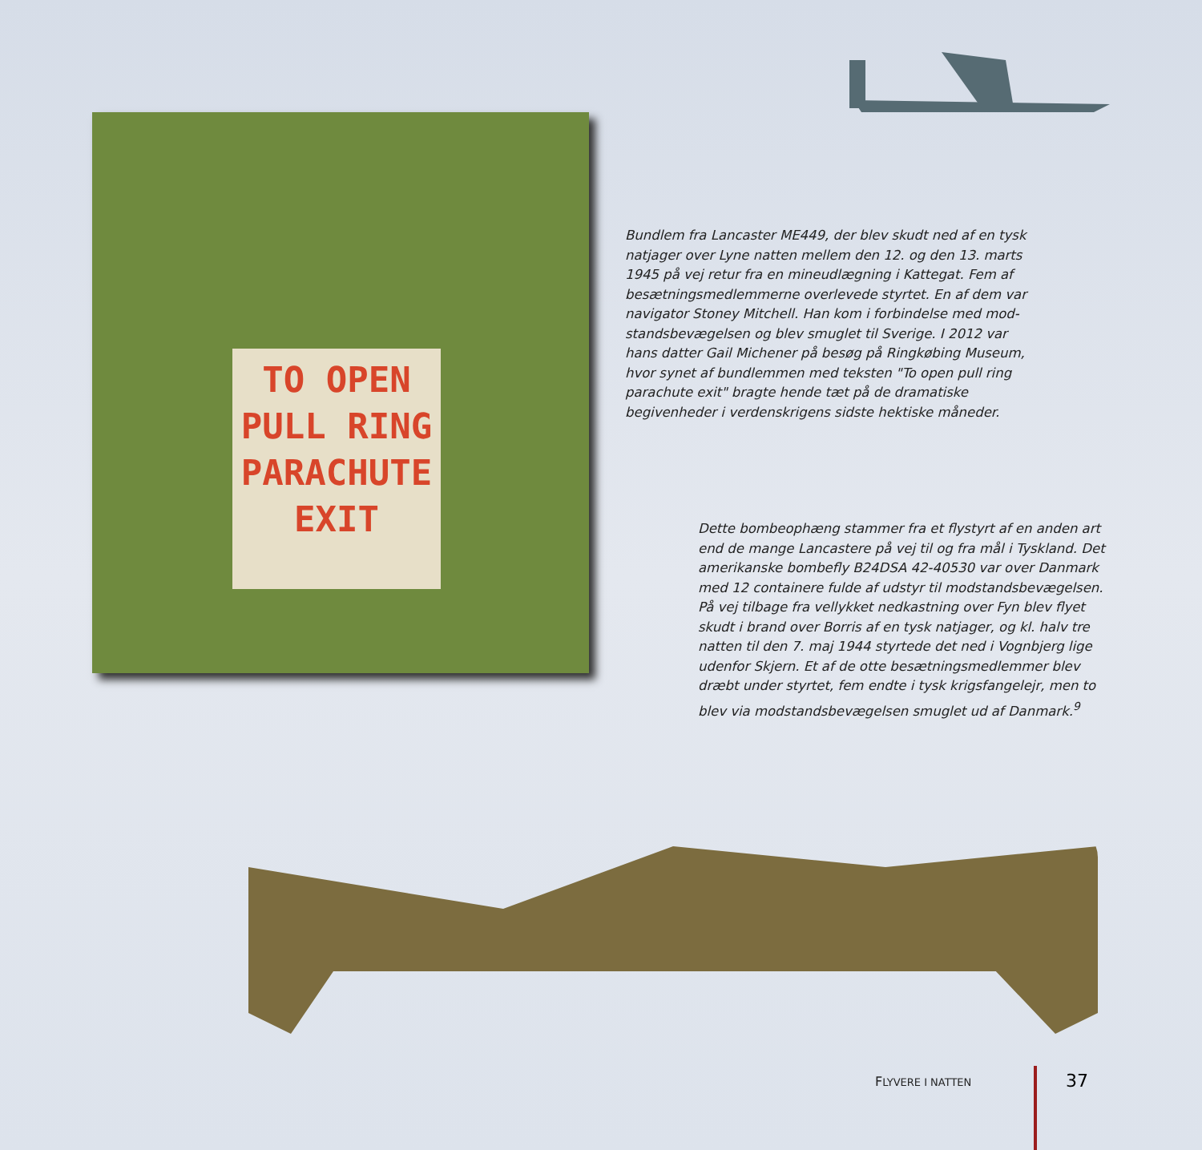TO OPEN
PULL RING
PARACHUTE
EXIT
Bundlem fra Lancaster ME449, der blev skudt ned af en tysk natjager over Lyne natten mellem den 12. og den 13. marts 1945 på vej retur fra en mineudlægning i Kattegat. Fem af besætningsmedlemmerne overlevede styrtet. En af dem var navigator Stoney Mitchell. Han kom i forbindelse med mod­standsbevægelsen og blev smuglet til Sverige. I 2012 var hans datter Gail Michener på besøg på Ringkøbing Museum, hvor synet af bundlemmen med teksten "To open pull ring para­chute exit" bragte hende tæt på de dramatiske begivenheder i verdenskrigens sidste hektiske måneder.
Dette bombeophæng stammer fra et flystyrt af en anden art end de mange Lancastere på vej til og fra mål i Tyskland. Det amerikanske bombefly B24DSA 42-40530 var over Danmark med 12 containere fulde af udstyr til modstandsbevægelsen. På vej tilbage fra vellykket nedkastning over Fyn blev flyet skudt i brand over Borris af en tysk natjager, og kl. halv tre natten til den 7. maj 1944 styrtede det ned i Vognbjerg lige udenfor Skjern. Et af de otte besætningsmedlemmer blev dræbt under styrtet, fem endte i tysk krigsfangelejr, men to blev via modstandsbevægelsen smuglet ud af Danmark.<sup>9</sup>
FLYVERE I NATTEN 37